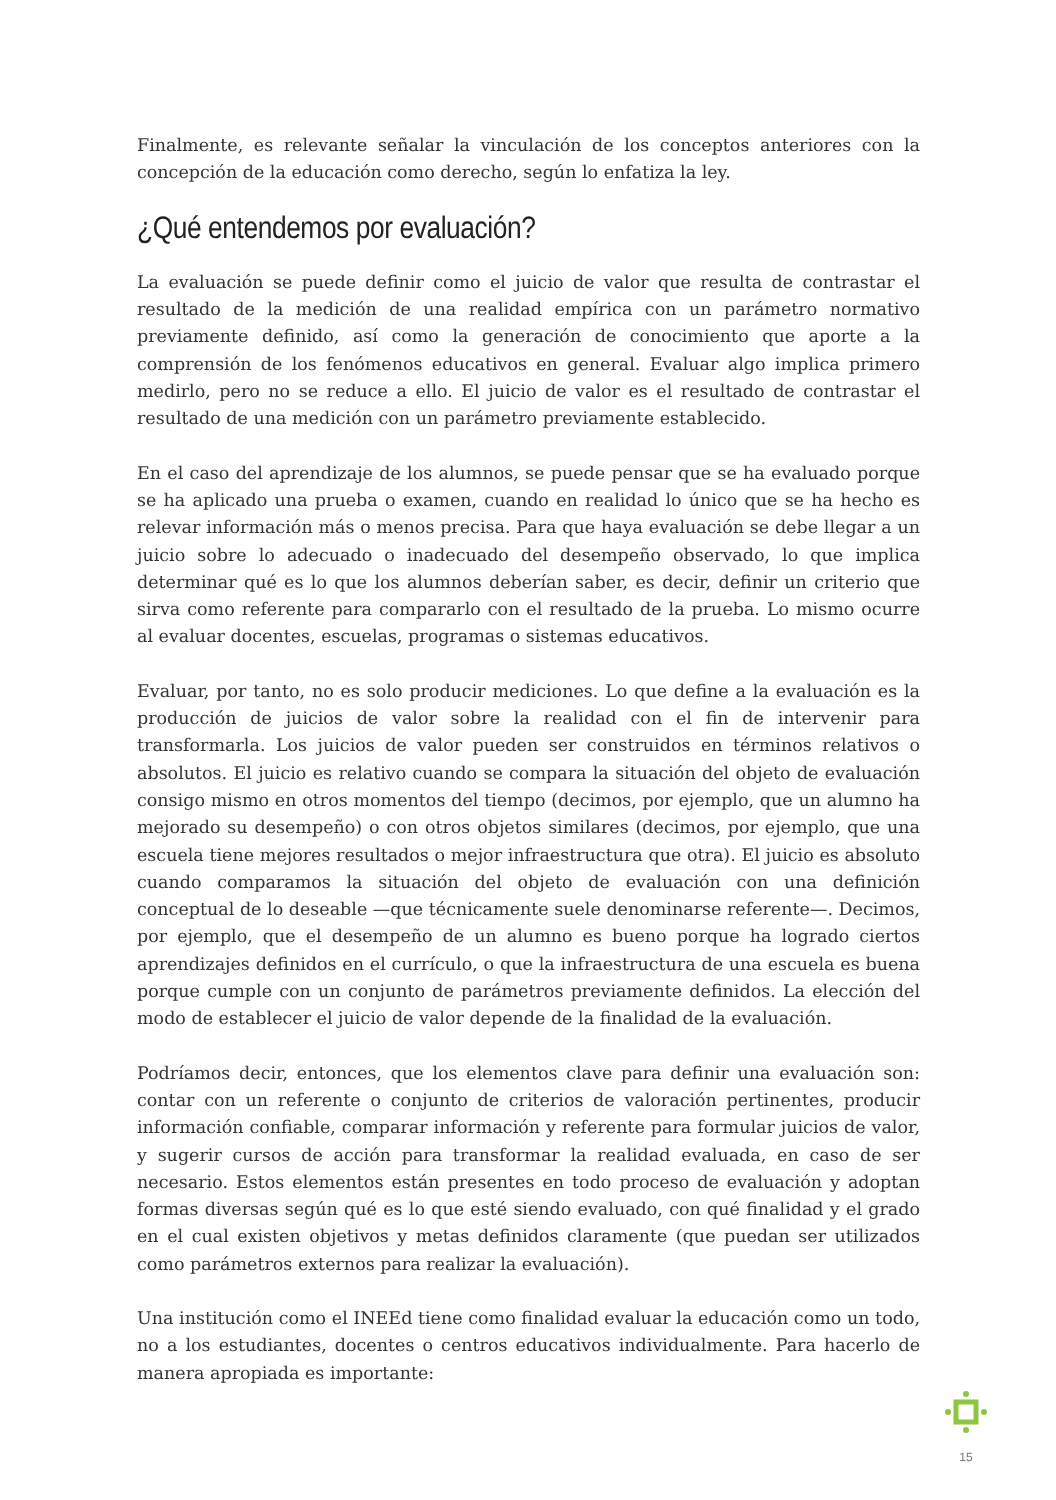Finalmente, es relevante señalar la vinculación de los conceptos anteriores con la concepción de la educación como derecho, según lo enfatiza la ley.
¿Qué entendemos por evaluación?
La evaluación se puede definir como el juicio de valor que resulta de contrastar el resultado de la medición de una realidad empírica con un parámetro normativo previamente definido, así como la generación de conocimiento que aporte a la comprensión de los fenómenos educativos en general. Evaluar algo implica primero medirlo, pero no se reduce a ello. El juicio de valor es el resultado de contrastar el resultado de una medición con un parámetro previamente establecido.
En el caso del aprendizaje de los alumnos, se puede pensar que se ha evaluado porque se ha aplicado una prueba o examen, cuando en realidad lo único que se ha hecho es relevar información más o menos precisa. Para que haya evaluación se debe llegar a un juicio sobre lo adecuado o inadecuado del desempeño observado, lo que implica determinar qué es lo que los alumnos deberían saber, es decir, definir un criterio que sirva como referente para compararlo con el resultado de la prueba. Lo mismo ocurre al evaluar docentes, escuelas, programas o sistemas educativos.
Evaluar, por tanto, no es solo producir mediciones. Lo que define a la evaluación es la producción de juicios de valor sobre la realidad con el fin de intervenir para transformarla. Los juicios de valor pueden ser construidos en términos relativos o absolutos. El juicio es relativo cuando se compara la situación del objeto de evaluación consigo mismo en otros momentos del tiempo (decimos, por ejemplo, que un alumno ha mejorado su desempeño) o con otros objetos similares (decimos, por ejemplo, que una escuela tiene mejores resultados o mejor infraestructura que otra). El juicio es absoluto cuando comparamos la situación del objeto de evaluación con una definición conceptual de lo deseable —que técnicamente suele denominarse referente—. Decimos, por ejemplo, que el desempeño de un alumno es bueno porque ha logrado ciertos aprendizajes definidos en el currículo, o que la infraestructura de una escuela es buena porque cumple con un conjunto de parámetros previamente definidos. La elección del modo de establecer el juicio de valor depende de la finalidad de la evaluación.
Podríamos decir, entonces, que los elementos clave para definir una evaluación son: contar con un referente o conjunto de criterios de valoración pertinentes, producir información confiable, comparar información y referente para formular juicios de valor, y sugerir cursos de acción para transformar la realidad evaluada, en caso de ser necesario. Estos elementos están presentes en todo proceso de evaluación y adoptan formas diversas según qué es lo que esté siendo evaluado, con qué finalidad y el grado en el cual existen objetivos y metas definidos claramente (que puedan ser utilizados como parámetros externos para realizar la evaluación).
Una institución como el INEEd tiene como finalidad evaluar la educación como un todo, no a los estudiantes, docentes o centros educativos individualmente. Para hacerlo de manera apropiada es importante:
15